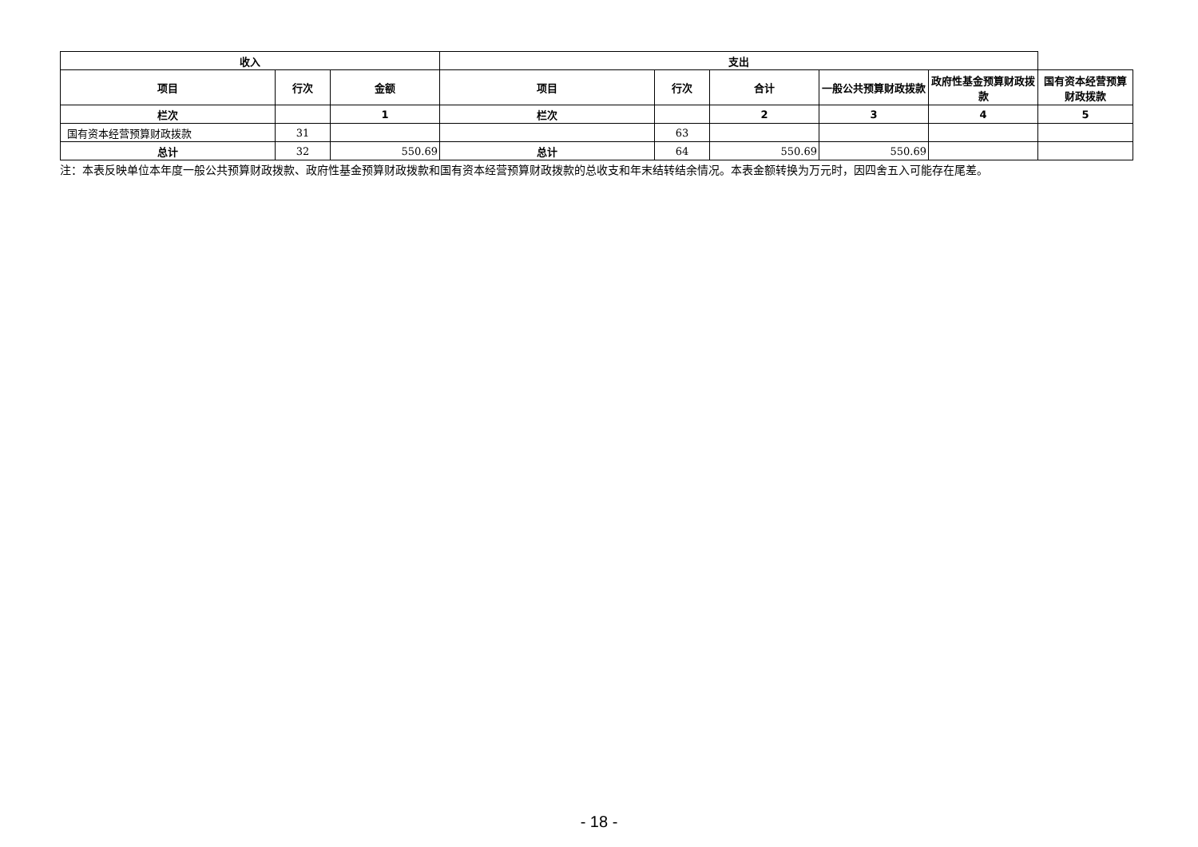| 收入 | | | 支出 | | | | | |
| --- | --- | --- | --- | --- | --- | --- | --- | --- |
| 项目 | 行次 | 金额 | 项目 | 行次 | 合计 | 一般公共预算财政拨款 | 政府性基金预算财政拨款 | 国有资本经营预算财政拨款 |
| 栏次 | | 1 | 栏次 | | 2 | 3 | 4 | 5 |
| 国有资本经营预算财政拨款 | 31 | | | 63 | | | | |
| 总计 | 32 | 550.69 | 总计 | 64 | 550.69 | 550.69 | | |
注：本表反映单位本年度一般公共预算财政拨款、政府性基金预算财政拨款和国有资本经营预算财政拨款的总收支和年末结转结余情况。本表金额转换为万元时，因四舍五入可能存在尾差。
- 18 -